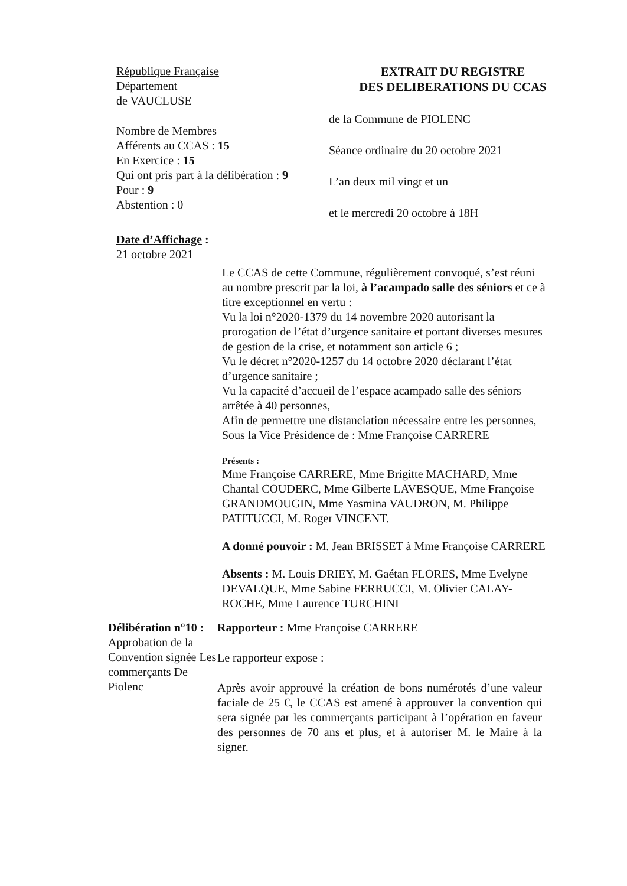République Française
Département
de VAUCLUSE
Nombre de Membres
Afférents au CCAS : 15
En Exercice : 15
Qui ont pris part à la délibération : 9
Pour : 9
Abstention : 0
Date d’Affichage :
21 octobre 2021
EXTRAIT DU REGISTRE
DES DELIBERATIONS DU CCAS
de la Commune de PIOLENC
Séance ordinaire du 20 octobre 2021
L’an deux mil vingt et un
et le mercredi 20 octobre à 18H
Le CCAS de cette Commune, régulièrement convoqué, s’est réuni au nombre prescrit par la loi, à l’acampado salle des séniors et ce à titre exceptionnel en vertu :
Vu la loi n°2020-1379 du 14 novembre 2020 autorisant la prorogation de l’état d’urgence sanitaire et portant diverses mesures de gestion de la crise, et notamment son article 6 ;
Vu le décret n°2020-1257 du 14 octobre 2020 déclarant l’état d’urgence sanitaire ;
Vu la capacité d’accueil de l’espace acampado salle des séniors arrêtée à 40 personnes,
Afin de permettre une distanciation nécessaire entre les personnes,
Sous la Vice Présidence de : Mme Françoise CARRERE
Présents :
Mme Françoise CARRERE, Mme Brigitte MACHARD, Mme Chantal COUDERC, Mme Gilberte LAVESQUE, Mme Françoise GRANDMOUGIN, Mme Yasmina VAUDRON, M. Philippe PATITUCCI, M. Roger VINCENT.
A donné pouvoir : M. Jean BRISSET à Mme Françoise CARRERE
Absents : M. Louis DRIEY, M. Gaétan FLORES, Mme Evelyne DEVALQUE, Mme Sabine FERRUCCI, M. Olivier CALAY-ROCHE, Mme Laurence TURCHINI
Délibération n°10 :
Approbation de la Convention signée Les commerçants De Piolenc
Rapporteur : Mme Françoise CARRERE
Le rapporteur expose :
Après avoir approuvé la création de bons numérotés d’une valeur faciale de 25 €, le CCAS est amené à approuver la convention qui sera signée par les commerçants participant à l’opération en faveur des personnes de 70 ans et plus, et à autoriser M. le Maire à la signer.